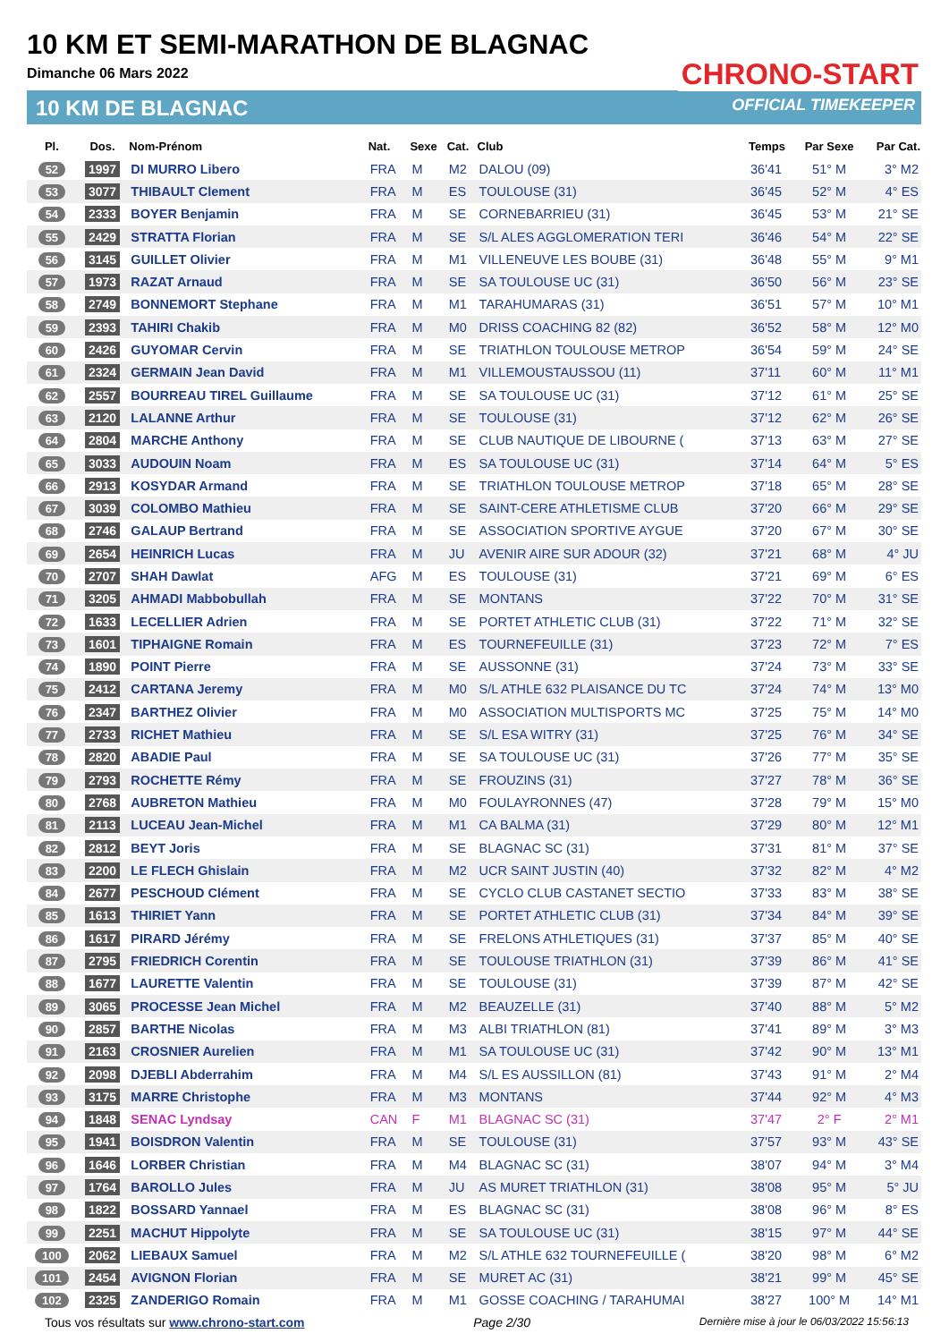10 KM ET SEMI-MARATHON DE BLAGNAC
Dimanche 06 Mars 2022
10 KM DE BLAGNAC
CHRONO-START
OFFICIAL TIMEKEEPER
| Pl. | Dos. | Nom-Prénom | Nat. | Sexe | Cat. | Club | Temps | Par Sexe | Par Cat. |
| --- | --- | --- | --- | --- | --- | --- | --- | --- | --- |
| 52 | 1997 | DI MURRO Libero | FRA | M | M2 | DALOU (09) | 36'41 | 51° M | 3° M2 |
| 53 | 3077 | THIBAULT Clement | FRA | M | ES | TOULOUSE (31) | 36'45 | 52° M | 4° ES |
| 54 | 2333 | BOYER Benjamin | FRA | M | SE | CORNEBARRIEU (31) | 36'45 | 53° M | 21° SE |
| 55 | 2429 | STRATTA Florian | FRA | M | SE | S/L ALES AGGLOMERATION TERI | 36'46 | 54° M | 22° SE |
| 56 | 3145 | GUILLET Olivier | FRA | M | M1 | VILLENEUVE LES BOUBE (31) | 36'48 | 55° M | 9° M1 |
| 57 | 1973 | RAZAT Arnaud | FRA | M | SE | SA TOULOUSE UC (31) | 36'50 | 56° M | 23° SE |
| 58 | 2749 | BONNEMORT Stephane | FRA | M | M1 | TARAHUMARAS (31) | 36'51 | 57° M | 10° M1 |
| 59 | 2393 | TAHIRI Chakib | FRA | M | M0 | DRISS COACHING 82 (82) | 36'52 | 58° M | 12° M0 |
| 60 | 2426 | GUYOMAR Cervin | FRA | M | SE | TRIATHLON TOULOUSE METROP | 36'54 | 59° M | 24° SE |
| 61 | 2324 | GERMAIN Jean David | FRA | M | M1 | VILLEMOUSTAUSSOU (11) | 37'11 | 60° M | 11° M1 |
| 62 | 2557 | BOURREAU TIREL Guillaume | FRA | M | SE | SA TOULOUSE UC (31) | 37'12 | 61° M | 25° SE |
| 63 | 2120 | LALANNE Arthur | FRA | M | SE | TOULOUSE (31) | 37'12 | 62° M | 26° SE |
| 64 | 2804 | MARCHE Anthony | FRA | M | SE | CLUB NAUTIQUE DE LIBOURNE ( | 37'13 | 63° M | 27° SE |
| 65 | 3033 | AUDOUIN Noam | FRA | M | ES | SA TOULOUSE UC (31) | 37'14 | 64° M | 5° ES |
| 66 | 2913 | KOSYDAR Armand | FRA | M | SE | TRIATHLON TOULOUSE METROP | 37'18 | 65° M | 28° SE |
| 67 | 3039 | COLOMBO Mathieu | FRA | M | SE | SAINT-CERE ATHLETISME CLUB | 37'20 | 66° M | 29° SE |
| 68 | 2746 | GALAUP Bertrand | FRA | M | SE | ASSOCIATION SPORTIVE AYGUE | 37'20 | 67° M | 30° SE |
| 69 | 2654 | HEINRICH Lucas | FRA | M | JU | AVENIR AIRE SUR ADOUR (32) | 37'21 | 68° M | 4° JU |
| 70 | 2707 | SHAH Dawlat | AFG | M | ES | TOULOUSE (31) | 37'21 | 69° M | 6° ES |
| 71 | 3205 | AHMADI Mabbobullah | FRA | M | SE | MONTANS | 37'22 | 70° M | 31° SE |
| 72 | 1633 | LECELLIER Adrien | FRA | M | SE | PORTET ATHLETIC CLUB (31) | 37'22 | 71° M | 32° SE |
| 73 | 1601 | TIPHAIGNE Romain | FRA | M | ES | TOURNEFEUILLE (31) | 37'23 | 72° M | 7° ES |
| 74 | 1890 | POINT Pierre | FRA | M | SE | AUSSONNE (31) | 37'24 | 73° M | 33° SE |
| 75 | 2412 | CARTANA Jeremy | FRA | M | M0 | S/L ATHLE 632 PLAISANCE DU TC | 37'24 | 74° M | 13° M0 |
| 76 | 2347 | BARTHEZ Olivier | FRA | M | M0 | ASSOCIATION MULTISPORTS MC | 37'25 | 75° M | 14° M0 |
| 77 | 2733 | RICHET Mathieu | FRA | M | SE | S/L ESA WITRY (31) | 37'25 | 76° M | 34° SE |
| 78 | 2820 | ABADIE Paul | FRA | M | SE | SA TOULOUSE UC (31) | 37'26 | 77° M | 35° SE |
| 79 | 2793 | ROCHETTE Rémy | FRA | M | SE | FROUZINS (31) | 37'27 | 78° M | 36° SE |
| 80 | 2768 | AUBRETON Mathieu | FRA | M | M0 | FOULAYRONNES (47) | 37'28 | 79° M | 15° M0 |
| 81 | 2113 | LUCEAU Jean-Michel | FRA | M | M1 | CA BALMA (31) | 37'29 | 80° M | 12° M1 |
| 82 | 2812 | BEYT Joris | FRA | M | SE | BLAGNAC SC (31) | 37'31 | 81° M | 37° SE |
| 83 | 2200 | LE FLECH Ghislain | FRA | M | M2 | UCR SAINT JUSTIN (40) | 37'32 | 82° M | 4° M2 |
| 84 | 2677 | PESCHOUD Clément | FRA | M | SE | CYCLO CLUB CASTANET SECTIO | 37'33 | 83° M | 38° SE |
| 85 | 1613 | THIRIET Yann | FRA | M | SE | PORTET ATHLETIC CLUB (31) | 37'34 | 84° M | 39° SE |
| 86 | 1617 | PIRARD Jérémy | FRA | M | SE | FRELONS ATHLETIQUES (31) | 37'37 | 85° M | 40° SE |
| 87 | 2795 | FRIEDRICH Corentin | FRA | M | SE | TOULOUSE TRIATHLON (31) | 37'39 | 86° M | 41° SE |
| 88 | 1677 | LAURETTE Valentin | FRA | M | SE | TOULOUSE (31) | 37'39 | 87° M | 42° SE |
| 89 | 3065 | PROCESSE Jean Michel | FRA | M | M2 | BEAUZELLE (31) | 37'40 | 88° M | 5° M2 |
| 90 | 2857 | BARTHE Nicolas | FRA | M | M3 | ALBI TRIATHLON (81) | 37'41 | 89° M | 3° M3 |
| 91 | 2163 | CROSNIER Aurelien | FRA | M | M1 | SA TOULOUSE UC (31) | 37'42 | 90° M | 13° M1 |
| 92 | 2098 | DJEBLI Abderrahim | FRA | M | M4 | S/L ES AUSSILLON (81) | 37'43 | 91° M | 2° M4 |
| 93 | 3175 | MARRE Christophe | FRA | M | M3 | MONTANS | 37'44 | 92° M | 4° M3 |
| 94 | 1848 | SENAC Lyndsay | CAN | F | M1 | BLAGNAC SC (31) | 37'47 | 2° F | 2° M1 |
| 95 | 1941 | BOISDRON Valentin | FRA | M | SE | TOULOUSE (31) | 37'57 | 93° M | 43° SE |
| 96 | 1646 | LORBER Christian | FRA | M | M4 | BLAGNAC SC (31) | 38'07 | 94° M | 3° M4 |
| 97 | 1764 | BAROLLO Jules | FRA | M | JU | AS MURET TRIATHLON (31) | 38'08 | 95° M | 5° JU |
| 98 | 1822 | BOSSARD Yannael | FRA | M | ES | BLAGNAC SC (31) | 38'08 | 96° M | 8° ES |
| 99 | 2251 | MACHUT Hippolyte | FRA | M | SE | SA TOULOUSE UC (31) | 38'15 | 97° M | 44° SE |
| 100 | 2062 | LIEBAUX Samuel | FRA | M | M2 | S/L ATHLE 632 TOURNEFEUILLE ( | 38'20 | 98° M | 6° M2 |
| 101 | 2454 | AVIGNON Florian | FRA | M | SE | MURET AC (31) | 38'21 | 99° M | 45° SE |
| 102 | 2325 | ZANDERIGO Romain | FRA | M | M1 | GOSSE COACHING / TARAHUMAI | 38'27 | 100° M | 14° M1 |
Tous vos résultats sur www.chrono-start.com Page 2/30 Dernière mise à jour le 06/03/2022 15:56:13